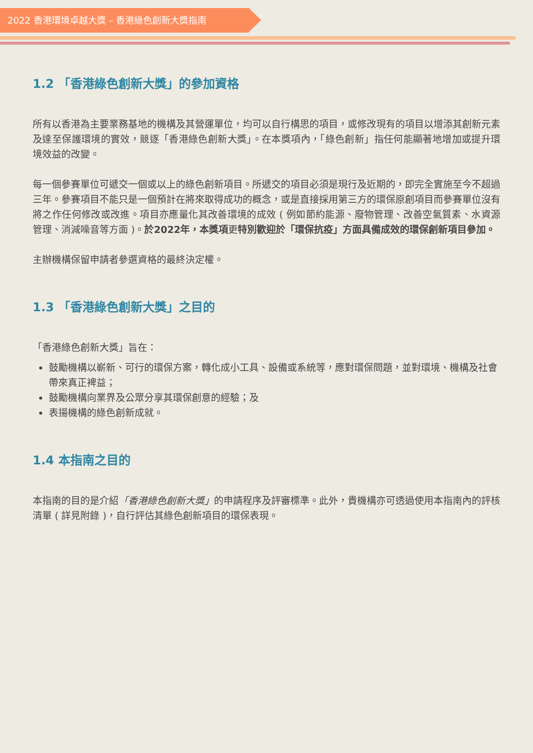2022 香港環境卓越大獎 – 香港綠色創新大獎指南
1.2 「香港綠色創新大獎」的參加資格
所有以香港為主要業務基地的機構及其營運單位，均可以自行構思的項目，或修改現有的項目以增添其創新元素及達至保護環境的實效，競逐「香港綠色創新大獎」。在本獎項內，「綠色創新」指任何能顯著地增加或提升環境效益的改變。
每一個參賽單位可遞交一個或以上的綠色創新項目。所遞交的項目必須是現行及近期的，即完全實施至今不超過三年。參賽項目不能只是一個預計在將來取得成功的概念，或是直接採用第三方的環保原創項目而參賽單位沒有將之作任何修改或改進。項目亦應量化其改善環境的成效 ( 例如節約能源、廢物管理、改善空氣質素、水資源管理、消減噪音等方面 )。於2022年，本獎項更特別歡迎於「環保抗疫」方面具備成效的環保創新項目參加。
主辦機構保留申請者參選資格的最終決定權。
1.3 「香港綠色創新大獎」之目的
「香港綠色創新大獎」旨在：
鼓勵機構以嶄新、可行的環保方案，轉化成小工具、設備或系統等，應對環保問題，並對環境、機構及社會帶來真正裨益；
鼓勵機構向業界及公眾分享其環保創意的經驗；及
表揚機構的綠色創新成就。
1.4 本指南之目的
本指南的目的是介紹「香港綠色創新大獎」的申請程序及評審標準。此外，貴機構亦可透過使用本指南內的評核清單 ( 詳見附錄 )，自行評估其綠色創新項目的環保表現。